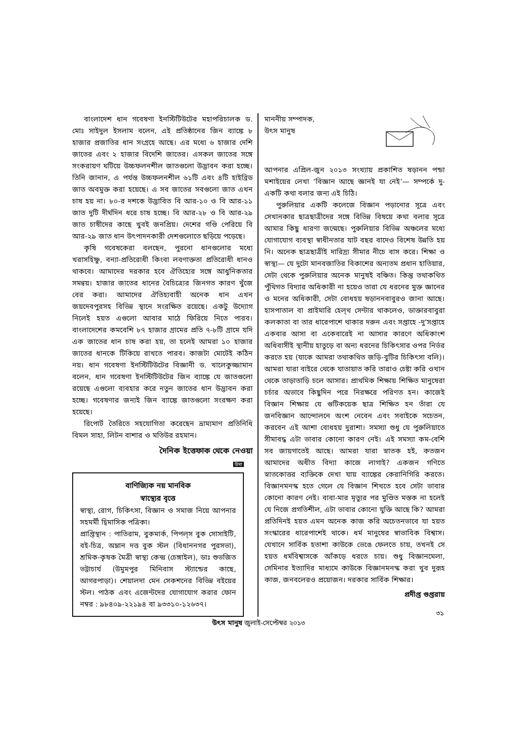বাংলাদেশ ধান গবেষণা ইনস্টিটিউটের মহাপরিচালক ড. মোঃ সাইদুল ইসলাম বলেন, এই প্রতিষ্ঠানের জিন ব্যাঙ্কে ৮ হাজার প্রজাতির ধান সংগ্রহে আছে। এর মধ্যে ৬ হাজার দেশি জাতের এবং ২ হাজার বিদেশি জাতের। এসকল জাতের সঙ্গে সংকরায়ণ ঘটিয়ে উচ্চফলনশীল জাতগুলো উদ্ভাবন করা হচ্ছে। তিনি জানান, এ পর্যন্ত উচ্চফলনশীল ৬১টি এবং ৪টি হাইব্রিড জাত অবমুক্ত করা হয়েছে। এ সব জাতের সবগুলো জাত এখন চাষ হয় না। ৮০-র দশকে উদ্ভাবিত বি আর-১০ ও বি আর-১১ জাত দুটি দীর্ঘদিন ধরে চাষ হচ্ছে। বি আর-২৮ ও বি আর-২৯ জাত চাষীদের কাছে খুবই জনপ্রিয়। দেশের গণ্ডি পেরিয়ে বি আর-২৯ জাত ধান উৎপাদনকারী দেশগুলোতে ছড়িয়ে পড়েছে।
কৃষি গবেষকেরা বলছেন, পুরনো ধানগুলোর মধ্যে খরাসহিষ্ণু, বন্যা-প্রতিরোধী কিংবা লবণাক্ততা প্রতিরোধী ধানও থাকবে। আমাদের দরকার হবে ঐতিহ্যের সঙ্গে আধুনিকতার সমন্বয়। হাজার জাতের ধানের বৈচিত্র্যের জিনগত কারণ খুঁজে বের করা। আমাদের ঐতিহ্যবাহী অনেক ধান এখন জয়দেবপুরসহ বিভিন্ন স্থানে সংরক্ষিত রয়েছে। একটু উদ্যোগ নিলেই হয়ত এগুলো আবার মাঠে ফিরিয়ে নিতে পারব। বাংলাদেশের কমবেশি ৮৭ হাজার গ্রামের প্রতি ৭-৮টি গ্রামে যদি এক জাতের ধান চাষ করা হয়, তা হলেই আমরা ১০ হাজার জাতের ধানকে টিকিয়ে রাখতে পারব। কাজটা মোটেই কঠিন নয়। ধান গবেষণা ইনস্টিটিউটের বিজ্ঞানী ড. খালেকুজ্জামান বলেন, ধান গবেষণা ইনস্টিটিউটের জিন ব্যাঙ্কে যে জাতগুলো রয়েছে এগুলো ব্যবহার করে নতুন জাতের ধান উদ্ভাবন করা হচ্ছে। গবেষণার জন্যই জিন ব্যাঙ্কে জাতগুলো সংরক্ষণ করা হয়েছে।
রিপোর্ট তৈরিতে সহযোগিতা করেছেন ভ্রাম্যমাণ প্রতিনিধি বিমল সাহা, লিটন বাশার ও মতিউর রহমান।
দৈনিক ইত্তেফাক থেকে নেওয়া
উমা
বাণিজ্যিক নয় মানবিক
স্বাস্থ্যের বৃত্তে
স্বাস্থ্য, রোগ, চিকিৎসা, বিজ্ঞান ও সমাজ নিয়ে আপনার সহমর্মী দ্বিমাসিক পত্রিকা।
প্রাপ্তিস্থান : পাতিরাম, বুকমার্ক, পিপল্‌স বুক সোসাইটি, বই-চিত্র, অম্লান দত্ত বুক স্টল (বিধাননগর পুরসভা), শ্রমিক-কৃষক মৈত্রী স্বাস্থ্য কেন্দ্র (চেঙ্গাইল), ডাঃ শুভজিত ভট্টাচার্য (উমুমপুর মিনিবাস স্ট্যান্ডের কাছে, আগরপাড়া)। শেয়ালদা মেন সেকশনের বিভিন্ন বইয়ের স্টল। পাঠক এবং এজেন্টদের যোগাযোগ করার ফোন নম্বর : ৯৮৪০৯-২২১৯৪ বা ৯৩৩১০-১২৬৩৭।
মাননীয় সম্পাদক,
উৎস মানুষ
আপনার এপ্রিল-জুন ২০১৩ সংখ্যায় প্রকাশিত ষড়ানন পন্ডা মশাইয়ের লেখা ‘বিজ্ঞান আছে জ্ঞানই যা নেই’— সম্পর্কে দু-একটি কথা বলার জন্য এই চিঠি।
পুরুলিয়ার একটি কলেজে বিজ্ঞান পড়ানোর সূত্রে এবং সেখানকার ছাত্রছাত্রীদের সঙ্গে বিভিন্ন বিষয়ে কথা বলার সূত্রে আমার কিছু ধারণা জন্মেছে। পুরুলিয়ার বিভিন্ন অঞ্চলের মধ্যে যোগাযোগ ব্যবস্থা স্বাধীনতার যাট বছর বাদেও বিশেষ উন্নতি হয় নি। অনেক ছাত্রছাত্রীই দারিদ্র্য সীমার নীচে বাস করে। শিক্ষা ও স্বাস্থ্য— যে দুটো মানবজাতির বিকাশের অন্যতম প্রধান হাতিয়ার, সেটা থেকে পুরুলিয়ার অনেক মানুষই বঞ্চিত। কিন্তু তথাকথিত পুঁথিগত বিদ্যার অধিকারী না হয়েও তারা যে ধরনের মুক্ত জ্ঞানের ও মনের অধিকারী, সেটা বোধহয় ষড়াননবাবুরও জানা আছে। হাসপাতাল বা প্রাইমারি হেল্‌থ সেন্টার থাকলেও, ডাক্তারবাবুরা কলকাতা বা তার ধারেপাশে থাকার দরুন এবং সপ্তাহে -দু'সপ্তাহে একবার আসা বা একেবারেই না আসার কারণে অধিকাংশ অধিবাসীই স্থানীয় হাতুড়ে বা অন্য ধরনের চিকিৎসার ওপর নির্ভর করতে হয় (যাকে আমরা তথাকথিত জড়ি-বুটির চিকিৎসা বলি)। আমরা যারা বাইরে থেকে যাতায়াত করি তারাও চেষ্টা করি ওখান থেকে তাড়াতাড়ি চলে আসার। প্রাথমিক শিক্ষায় শিক্ষিত মানুষেরা চর্চার অভাবে কিছুদিন পরে নিরক্ষরে পরিণত হন। কাজেই বিজ্ঞান শিক্ষায় যে গুটিকয়েক ছাত্র শিক্ষিত হন তাঁরা যে জনবিজ্ঞান আন্দোলনে অংশ নেবেন এবং সবাইকে সচেতন, করবেন এই আশা বোধহয় দুরাশা। সমস্যা শুধু যে পুরুলিয়াতে সীমাবদ্ধ এটা ভাবার কোনো কারণ নেই। এই সমস্যা কম-বেশি সব জায়গাতেই আছে। আমরা যারা স্নাতক হই, কতজন আমাদের অধীত বিদ্যা কাজে লাগাই? একজন গণিতে স্নাতকোত্তর ব্যক্তিকে দেখা যায় ব্যাঙ্কের কেরানিগিরি করতে। বিজ্ঞানমনস্ক হতে গেলে যে বিজ্ঞান শিখতে হবে সেটা ভাবার কোনো কারণ নেই। বাবা-মার মৃত্যুর পর মুণ্ডিত মস্তক না হলেই যে নিজে প্রগতিশীল, এটা ভাবার কোনো যুক্তি আছে কি? আমরা প্রতিদিনই হয়ত এমন অনেক কাজ করি অচেতনভাবে যা হয়ত সংস্কারের ধারেপাশেই থাকে। ধর্ম মানুষের স্বাভাবিক বিশ্বাস। যেখানে সার্বিক হতাশা কাউকে ভেঙে ফেলতে চায়, তখনই সে হয়ত ধর্মবিশ্বাসকে আঁকড়ে ধরতে চায়। শুধু বিজ্ঞানমেলা, সেমিনার ইত্যাদির মাধ্যমে কাউকে বিজ্ঞানমনস্ক করা খুব দুরূহ কাজ, জনবলেরও প্রয়োজন। দরকার সার্বিক শিক্ষার।
প্রদীপ্ত গুপ্তরায়
৩১
উৎস মানুষ জুলাই-সেপ্টেম্বর ২০১৩